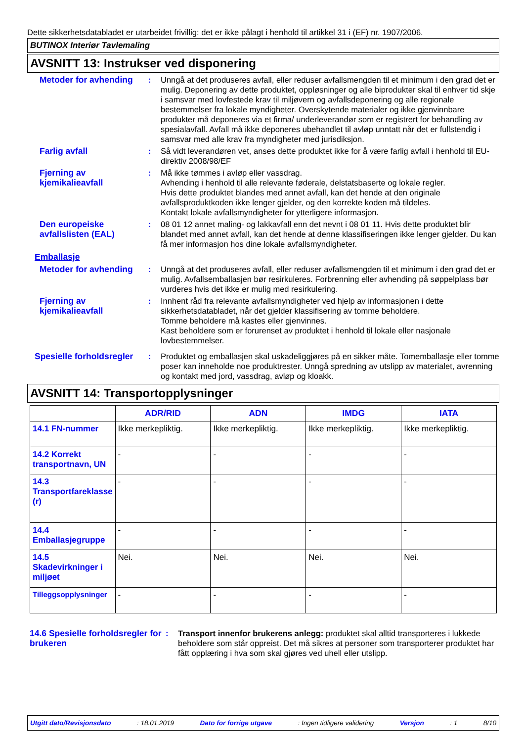Dette sikkerhetsdatabladet er utarbeidet frivillig: det er ikke pålagt i henhold til artikkel 31 i (EF) nr. 1907/2006.
BUTINOX Interiør Tavlemaling
AVSNITT 13: Instrukser ved disponering
Metoder for avhending : Unngå at det produseres avfall, eller reduser avfallsmengden til et minimum i den grad det er mulig. Deponering av dette produktet, oppløsninger og alle biprodukter skal til enhver tid skje i samsvar med lovfestede krav til miljøvern og avfallsdeponering og alle regionale bestemmelser fra lokale myndigheter. Overskytende materialer og ikke gjenvinnbare produkter må deponeres via et firma/ underleverandør som er registrert for behandling av spesialavfall. Avfall må ikke deponeres ubehandlet til avløp unntatt når det er fullstendig i samsvar med alle krav fra myndigheter med jurisdiksjon.
Farlig avfall : Så vidt leverandøren vet, anses dette produktet ikke for å være farlig avfall i henhold til EU-direktiv 2008/98/EF
Fjerning av kjemikalieavfall
: Må ikke tømmes i avløp eller vassdrag.
Avhending i henhold til alle relevante føderale, delstatsbaserte og lokale regler.
Hvis dette produktet blandes med annet avfall, kan det hende at den originale avfallsproduktkoden ikke lenger gjelder, og den korrekte koden må tildeles.
Kontakt lokale avfallsmyndigheter for ytterligere informasjon.
Den europeiske avfallslisten (EAL)
: 08 01 12 annet maling- og lakkavfall enn det nevnt i 08 01 11. Hvis dette produktet blir blandet med annet avfall, kan det hende at denne klassifiseringen ikke lenger gjelder. Du kan få mer informasjon hos dine lokale avfallsmyndigheter.
Emballasje
Metoder for avhending : Unngå at det produseres avfall, eller reduser avfallsmengden til et minimum i den grad det er mulig. Avfallsemballasjen bør resirkuleres. Forbrenning eller avhending på søppelplass bør vurderes hvis det ikke er mulig med resirkulering.
Fjerning av kjemikalieavfall
: Innhent råd fra relevante avfallsmyndigheter ved hjelp av informasjonen i dette sikkerhetsdatabladet, når det gjelder klassifisering av tomme beholdere.
Tomme beholdere må kastes eller gjenvinnes.
Kast beholdere som er forurenset av produktet i henhold til lokale eller nasjonale lovbestemmelser.
Spesielle forholdsregler
: Produktet og emballasjen skal uskadeliggjøres på en sikker måte. Tomemballasje eller tomme poser kan inneholde noe produktrester. Unngå spredning av utslipp av materialet, avrenning og kontakt med jord, vassdrag, avløp og kloakk.
AVSNITT 14: Transportopplysninger
| | ADR/RID | ADN | IMDG | IATA |
| --- | --- | --- | --- | --- |
| 14.1 FN-nummer | Ikke merkepliktig. | Ikke merkepliktig. | Ikke merkepliktig. | Ikke merkepliktig. |
| 14.2 Korrekt transportnavn, UN | - | - | - | - |
| 14.3 Transportfareklasse (r) | - | - | - | - |
| 14.4 Emballasjegruppe | - | - | - | - |
| 14.5 Skadevirkninger i miljøet | Nei. | Nei. | Nei. | Nei. |
| Tilleggsopplysninger | - | - | - | - |
14.6 Spesielle forholdsregler for brukeren
: Transport innenfor brukerens anlegg: produktet skal alltid transporteres i lukkede beholdere som står oppreist. Det må sikres at personer som transporterer produktet har fått opplæring i hva som skal gjøres ved uhell eller utslipp.
Utgitt dato/Revisjonsdato : 18.01.2019 Dato for forrige utgave : Ingen tidligere validering Versjon : 1 8/10